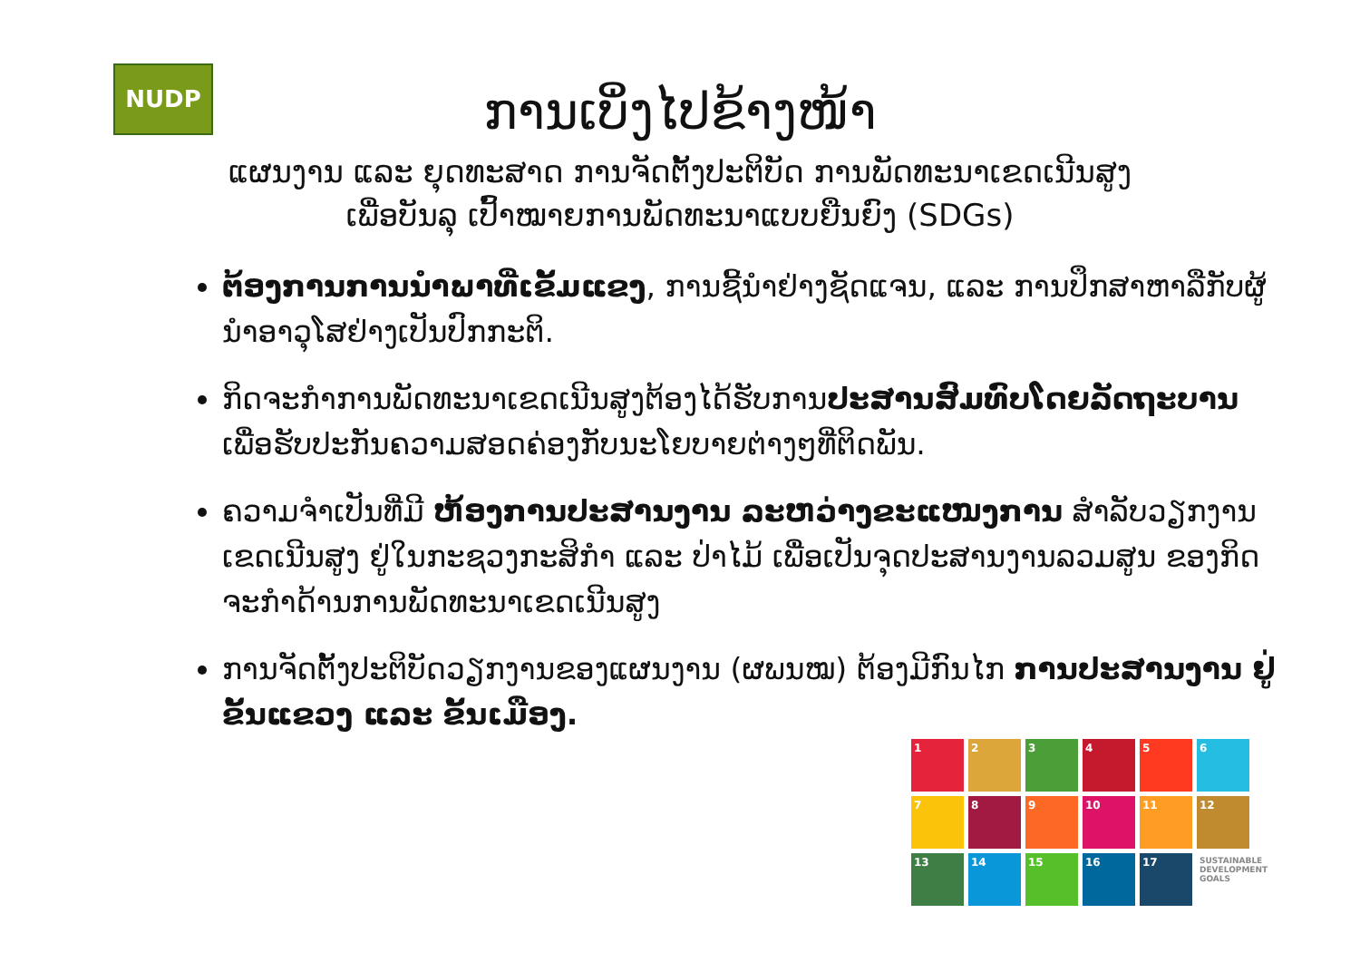NUDP
ການເບິ່ງໄປຂ້າງໜ້າ
ແຜນງານ ແລະ ຍຸດທະສາດ ການຈັດຕັ້ງປະຕິບັດ ການພັດທະນາເຂດເນີນສູງ
ເພື່ອບັນລຸ ເປົ້າໝາຍການພັດທະນາແບບຍືນຍົງ (SDGs)
ຕ້ອງການການນໍາພາທີ່ເຂັ້ມແຂງ, ການຊີ້ນໍາຢ່າງຊັດແຈນ, ແລະ ການປຶກສາຫາລືກັບຜູ້ນໍາອາວຸໂສຢ່າງເປັນປົກກະຕິ.
ກິດຈະກໍາການພັດທະນາເຂດເນີນສູງຕ້ອງໄດ້ຮັບການປະສານສົມທົບໂດຍລັດຖະບານ ເພື່ອຮັບປະກັນຄວາມສອດຄ່ອງກັບນະໂຍບາຍຕ່າງໆທີ່ຕິດພັນ.
ຄວາມຈໍາເປັນທີ່ມີ ຫ້ອງການປະສານງານ ລະຫວ່າງຂະແໜງການ ສໍາລັບວຽກງານເຂດເນີນສູງ ຢູ່ໃນກະຊວງກະສິກໍາ ແລະ ປ່າໄມ້ ເພື່ອເປັນຈຸດປະສານງານລວມສູນ ຂອງກິດຈະກໍາດ້ານການພັດທະນາເຂດເນີນສູງ
ການຈັດຕັ້ງປະຕິບັດວຽກງານຂອງແຜນງານ (ຜພນໝ) ຕ້ອງມີກົນໄກ ການປະສານງານ ຢູ່ຂັ້ນແຂວງ ແລະ ຂັ້ນເມືອງ.
1
2
3
4
5
6
7
8
9
10
11
12
13
14
15
16
17
SUSTAINABLE DEVELOPMENT GOALS